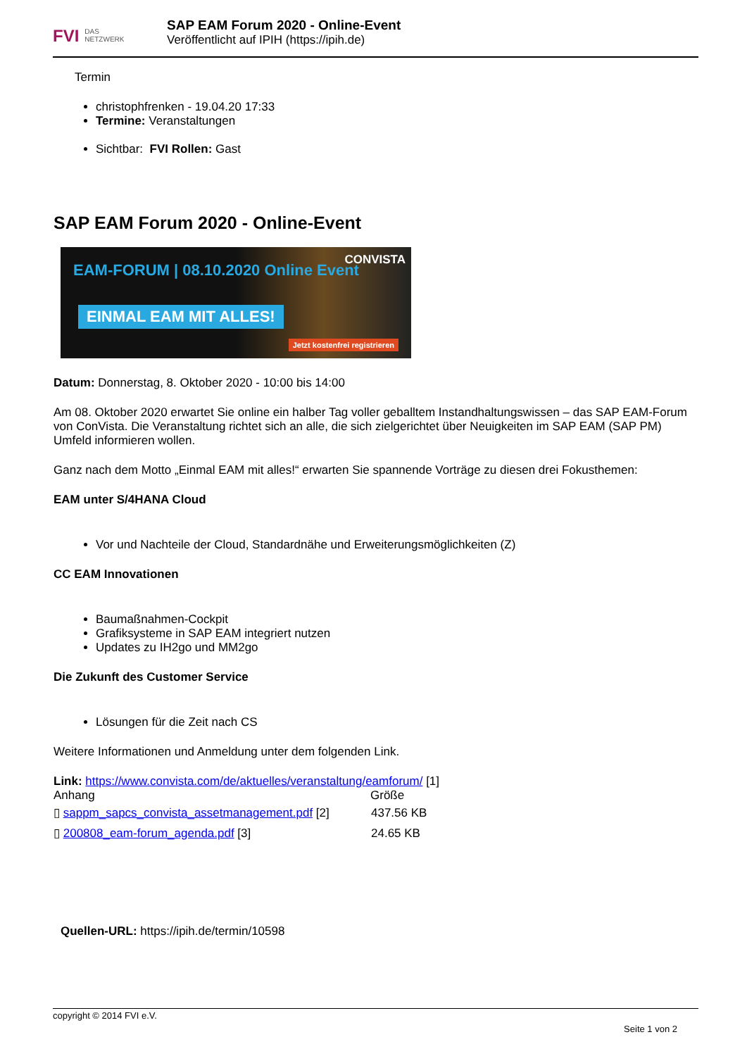FVI DAS
NETZWERK
SAP EAM Forum 2020 - Online-Event
Veröffentlicht auf IPIH (https://ipih.de)
Termin
christophfrenken - 19.04.20 17:33
Termine: Veranstaltungen
Sichtbar: FVI Rollen: Gast
SAP EAM Forum 2020 - Online-Event
EAM-FORUM | 08.10.2020 Online Event
CONVISTA
EINMAL EAM MIT ALLES!
Jetzt kostenfrei registrieren
Datum: Donnerstag, 8. Oktober 2020 - 10:00 bis 14:00
Am 08. Oktober 2020 erwartet Sie online ein halber Tag voller geballtem Instandhaltungswissen – das SAP EAM-Forum von ConVista. Die Veranstaltung richtet sich an alle, die sich zielgerichtet über Neuigkeiten im SAP EAM (SAP PM) Umfeld informieren wollen.
Ganz nach dem Motto „Einmal EAM mit alles!“ erwarten Sie spannende Vorträge zu diesen drei Fokusthemen:
EAM unter S/4HANA Cloud
Vor und Nachteile der Cloud, Standardnähe und Erweiterungsmöglichkeiten (Z)
CC EAM Innovationen
Baumaßnahmen-Cockpit
Grafiksysteme in SAP EAM integriert nutzen
Updates zu IH2go und MM2go
Die Zukunft des Customer Service
Lösungen für die Zeit nach CS
Weitere Informationen und Anmeldung unter dem folgenden Link.
Link: https://www.convista.com/de/aktuelles/veranstaltung/eamforum/ [1]
| Anhang | Größe |
| --- | --- |
| ▯ sappm_sapcs_convista_assetmanagement.pdf [2] | 437.56 KB |
| ▯ 200808_eam-forum_agenda.pdf [3] | 24.65 KB |
Quellen-URL: https://ipih.de/termin/10598
copyright © 2014 FVI e.V.
Seite 1 von 2